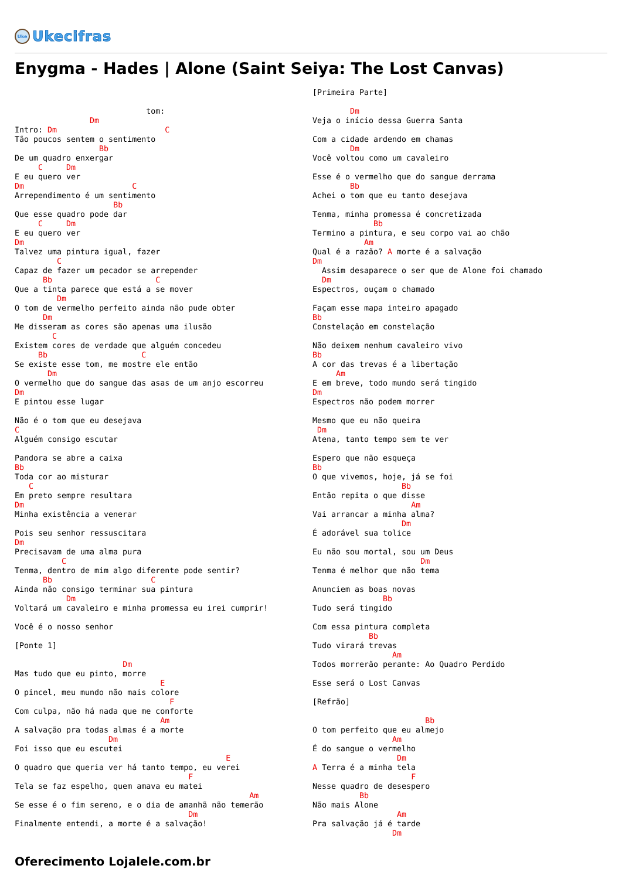Uke
Ukecifras
Enygma - Hades | Alone (Saint Seiya: The Lost Canvas)
                            tom:
                Dm
Intro: Dm                       C
Tão poucos sentem o sentimento
                  Bb
De um quadro enxergar
     C     Dm
E eu quero ver
Dm                       C
Arrependimento é um sentimento
                     Bb
Que esse quadro pode dar
     C     Dm
E eu quero ver
Dm
Talvez uma pintura igual, fazer
         C
Capaz de fazer um pecador se arrepender
      Bb                      C
Que a tinta parece que está a se mover
         Dm
O tom de vermelho perfeito ainda não pude obter
      Dm
Me disseram as cores são apenas uma ilusão
        C
Existem cores de verdade que alguém concedeu
     Bb                    C
Se existe esse tom, me mostre ele então
       Dm
O vermelho que do sangue das asas de um anjo escorreu
Dm
E pintou esse lugar

Não é o tom que eu desejava
C
Alguém consigo escutar

Pandora se abre a caixa
Bb
Toda cor ao misturar
   C
Em preto sempre resultara
Dm
Minha existência a venerar

Pois seu senhor ressuscitara
Dm
Precisavam de uma alma pura
          C
Tenma, dentro de mim algo diferente pode sentir?
      Bb                     C
Ainda não consigo terminar sua pintura
           Dm
Voltará um cavaleiro e minha promessa eu irei cumprir!

Você é o nosso senhor

[Ponte 1]

                       Dm
Mas tudo que eu pinto, morre
                               E
O pincel, meu mundo não mais colore
                                 F
Com culpa, não há nada que me conforte
                               Am
A salvação pra todas almas é a morte
                    Dm
Foi isso que eu escutei
                                             E
O quadro que queria ver há tanto tempo, eu verei
                                     F
Tela se faz espelho, quem amava eu matei
                                                  Am
Se esse é o fim sereno, e o dia de amanhã não temerão
                                     Dm
Finalmente entendi, a morte é a salvação!
[Primeira Parte]

        Dm
Veja o início dessa Guerra Santa

Com a cidade ardendo em chamas
        Dm
Você voltou como um cavaleiro

Esse é o vermelho que do sangue derrama
        Bb
Achei o tom que eu tanto desejava

Tenma, minha promessa é concretizada
             Bb
Termino a pintura, e seu corpo vai ao chão
           Am
Qual é a razão? A morte é a salvação
Dm
  Assim desaparece o ser que de Alone foi chamado
  Dm
Espectros, ouçam o chamado

Façam esse mapa inteiro apagado
Bb
Constelação em constelação

Não deixem nenhum cavaleiro vivo
Bb
A cor das trevas é a libertação
     Am
E em breve, todo mundo será tingido
Dm
Espectros não podem morrer

Mesmo que eu não queira
 Dm
Atena, tanto tempo sem te ver

Espero que não esqueça
Bb
O que vivemos, hoje, já se foi
                   Bb
Então repita o que disse
                     Am
Vai arrancar a minha alma?
                   Dm
É adorável sua tolice

Eu não sou mortal, sou um Deus
                       Dm
Tenma é melhor que não tema

Anunciem as boas novas
               Bb
Tudo será tingido

Com essa pintura completa
            Bb
Tudo virará trevas
                 Am
Todos morrerão perante: Ao Quadro Perdido

Esse será o Lost Canvas

[Refrão]

                        Bb
O tom perfeito que eu almejo
                 Am
É do sangue o vermelho
                  Dm
A Terra é a minha tela
                     F
Nesse quadro de desespero
          Bb
Não mais Alone
                  Am
Pra salvação já é tarde
                 Dm
Oferecimento Lojalele.com.br